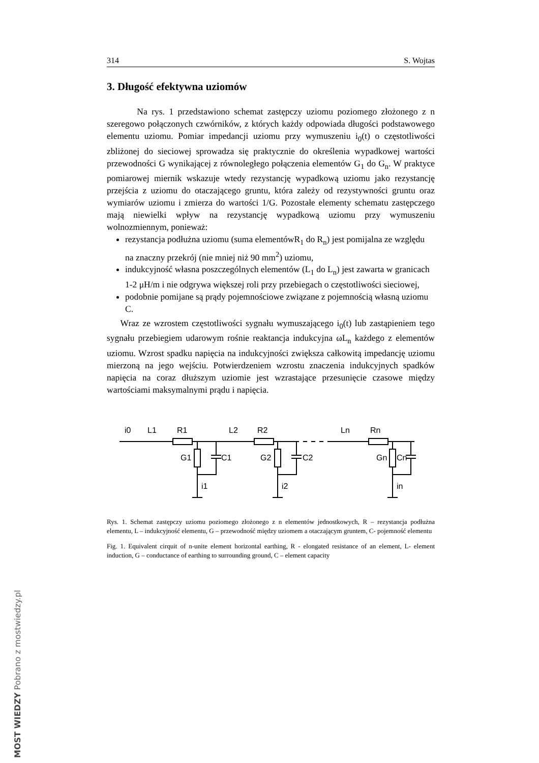314 S. Wojtas
3. Długość efektywna uziomów
Na rys. 1 przedstawiono schemat zastępczy uziomu poziomego złożonego z n szeregowo połączonych czwórników, z których każdy odpowiada długości podstawowego elementu uziomu. Pomiar impedancji uziomu przy wymuszeniu i<sub>0</sub>(t) o częstotliwości zbliżonej do sieciowej sprowadza się praktycznie do określenia wypadkowej wartości przewodności G wynikającej z równoległego połączenia elementów G<sub>1</sub> do G<sub>n</sub>. W praktyce pomiarowej miernik wskazuje wtedy rezystancję wypadkową uziomu jako rezystancję przejścia z uziomu do otaczającego gruntu, która zależy od rezystywności gruntu oraz wymiarów uziomu i zmierza do wartości 1/G. Pozostałe elementy schematu zastępczego mają niewielki wpływ na rezystancję wypadkową uziomu przy wymuszeniu wolnozmiennym, ponieważ:
rezystancja podłużna uziomu (suma elementówR<sub>1</sub> do R<sub>n</sub>) jest pomijalna ze względu na znaczny przekrój (nie mniej niż 90 mm<sup>2</sup>) uziomu,
indukcyjność własna poszczególnych elementów (L<sub>1</sub> do L<sub>n</sub>) jest zawarta w granicach 1-2 μH/m i nie odgrywa większej roli przy przebiegach o częstotliwości sieciowej,
podobnie pomijane są prądy pojemnościowe związane z pojemnością własną uziomu C.
Wraz ze wzrostem częstotliwości sygnału wymuszającego i<sub>0</sub>(t) lub zastąpieniem tego sygnału przebiegiem udarowym rośnie reaktancja indukcyjna ωL<sub>n</sub> każdego z elementów uziomu. Wzrost spadku napięcia na indukcyjności zwiększa całkowitą impedancję uziomu mierzoną na jego wejściu. Potwierdzeniem wzrostu znaczenia indukcyjnych spadków napięcia na coraz dłuższym uziomie jest wzrastające przesunięcie czasowe między wartościami maksymalnymi prądu i napięcia.
i0
L1
R1
L2
R2
Ln
Rn
G1
C1
G2
C2
Gn
Cn
i1
i2
in
Rys. 1. Schemat zastępczy uziomu poziomego złożonego z n elementów jednostkowych, R – rezystancja podłużna elementu, L – indukcyjność elementu, G – przewodność między uziomem a otaczającym gruntem, C- pojemność elementu
Fig. 1. Equivalent cirquit of n-unite element horizontal earthing, R - elongated resistance of an element, L- element induction, G – conductance of earthing to surrounding ground, C – element capacity
MOST WIEDZY Pobrano z mostwiedzy.pl